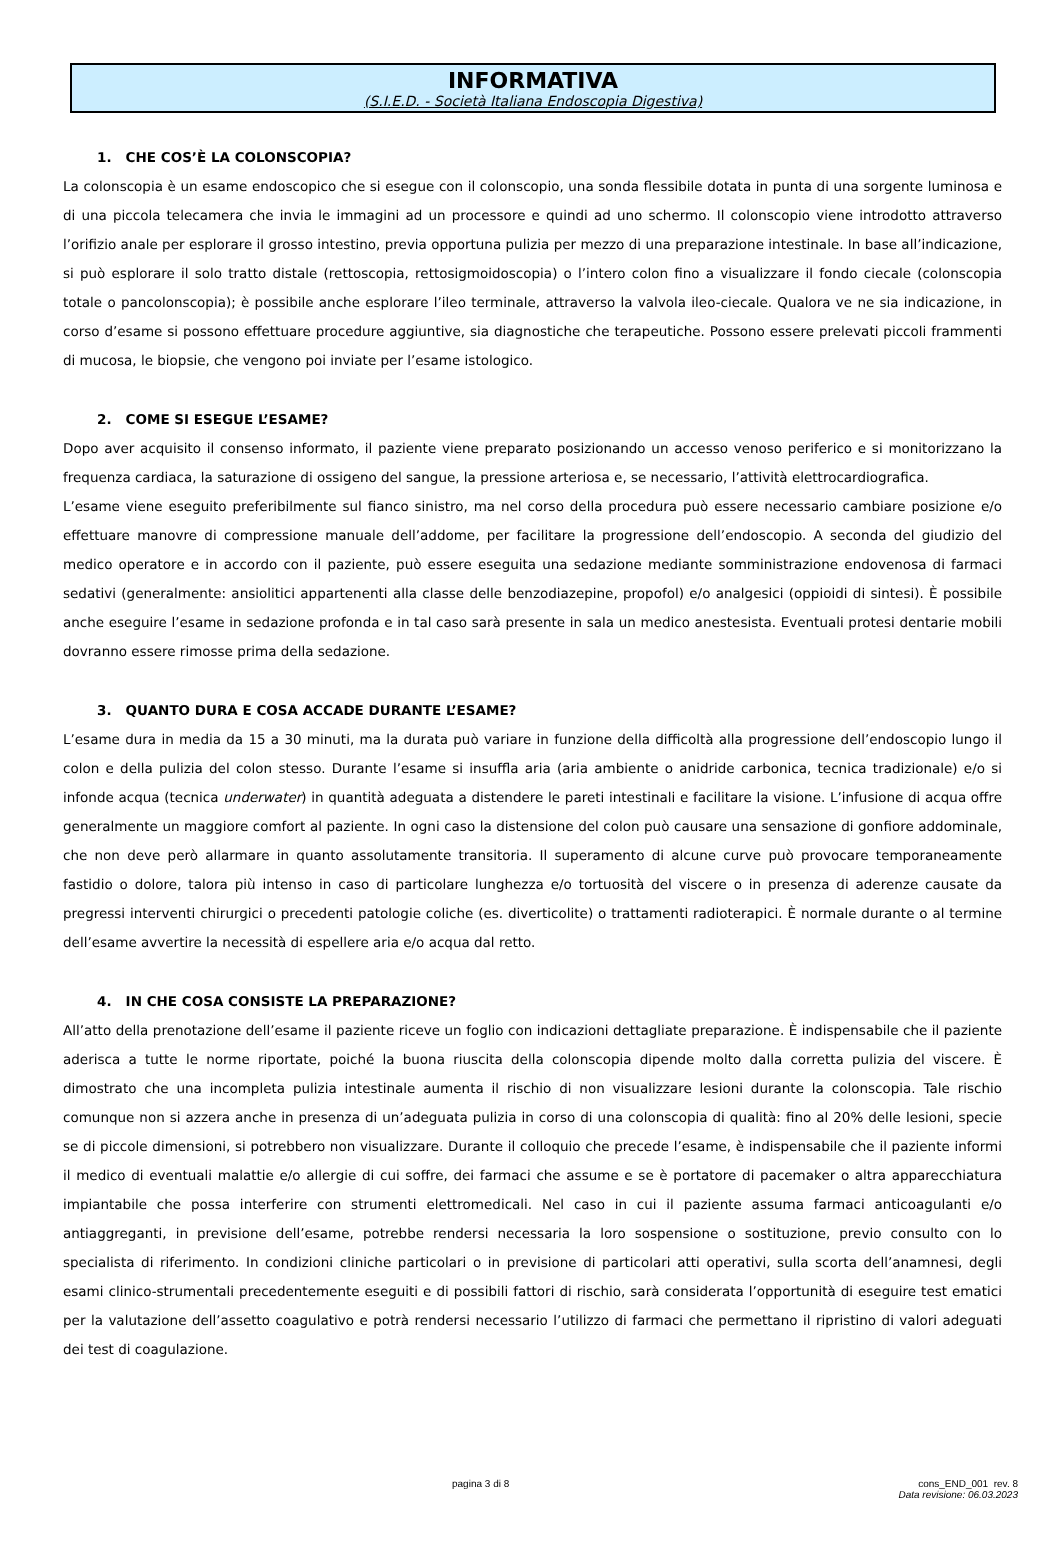INFORMATIVA
(S.I.E.D. - Società Italiana Endoscopia Digestiva)
1. CHE COS’È LA COLONSCOPIA?
La colonscopia è un esame endoscopico che si esegue con il colonscopio, una sonda flessibile dotata in punta di una sorgente luminosa e di una piccola telecamera che invia le immagini ad un processore e quindi ad uno schermo. Il colonscopio viene introdotto attraverso l’orifizio anale per esplorare il grosso intestino, previa opportuna pulizia per mezzo di una preparazione intestinale. In base all’indicazione, si può esplorare il solo tratto distale (rettoscopia, rettosigmoidoscopia) o l’intero colon fino a visualizzare il fondo ciecale (colonscopia totale o pancolonscopia); è possibile anche esplorare l’ileo terminale, attraverso la valvola ileo-ciecale. Qualora ve ne sia indicazione, in corso d’esame si possono effettuare procedure aggiuntive, sia diagnostiche che terapeutiche. Possono essere prelevati piccoli frammenti di mucosa, le biopsie, che vengono poi inviate per l’esame istologico.
2. COME SI ESEGUE L’ESAME?
Dopo aver acquisito il consenso informato, il paziente viene preparato posizionando un accesso venoso periferico e si monitorizzano la frequenza cardiaca, la saturazione di ossigeno del sangue, la pressione arteriosa e, se necessario, l’attività elettrocardiografica.
L’esame viene eseguito preferibilmente sul fianco sinistro, ma nel corso della procedura può essere necessario cambiare posizione e/o effettuare manovre di compressione manuale dell’addome, per facilitare la progressione dell’endoscopio. A seconda del giudizio del medico operatore e in accordo con il paziente, può essere eseguita una sedazione mediante somministrazione endovenosa di farmaci sedativi (generalmente: ansiolitici appartenenti alla classe delle benzodiazepine, propofol) e/o analgesici (oppioidi di sintesi). È possibile anche eseguire l’esame in sedazione profonda e in tal caso sarà presente in sala un medico anestesista. Eventuali protesi dentarie mobili dovranno essere rimosse prima della sedazione.
3. QUANTO DURA E COSA ACCADE DURANTE L’ESAME?
L’esame dura in media da 15 a 30 minuti, ma la durata può variare in funzione della difficoltà alla progressione dell’endoscopio lungo il colon e della pulizia del colon stesso. Durante l’esame si insuffla aria (aria ambiente o anidride carbonica, tecnica tradizionale) e/o si infonde acqua (tecnica underwater) in quantità adeguata a distendere le pareti intestinali e facilitare la visione. L’infusione di acqua offre generalmente un maggiore comfort al paziente. In ogni caso la distensione del colon può causare una sensazione di gonfiore addominale, che non deve però allarmare in quanto assolutamente transitoria. Il superamento di alcune curve può provocare temporaneamente fastidio o dolore, talora più intenso in caso di particolare lunghezza e/o tortuosità del viscere o in presenza di aderenze causate da pregressi interventi chirurgici o precedenti patologie coliche (es. diverticolite) o trattamenti radioterapici. È normale durante o al termine dell’esame avvertire la necessità di espellere aria e/o acqua dal retto.
4. IN CHE COSA CONSISTE LA PREPARAZIONE?
All’atto della prenotazione dell’esame il paziente riceve un foglio con indicazioni dettagliate preparazione. È indispensabile che il paziente aderisca a tutte le norme riportate, poiché la buona riuscita della colonscopia dipende molto dalla corretta pulizia del viscere. È dimostrato che una incompleta pulizia intestinale aumenta il rischio di non visualizzare lesioni durante la colonscopia. Tale rischio comunque non si azzera anche in presenza di un’adeguata pulizia in corso di una colonscopia di qualità: fino al 20% delle lesioni, specie se di piccole dimensioni, si potrebbero non visualizzare. Durante il colloquio che precede l’esame, è indispensabile che il paziente informi il medico di eventuali malattie e/o allergie di cui soffre, dei farmaci che assume e se è portatore di pacemaker o altra apparecchiatura impiantabile che possa interferire con strumenti elettromedicali. Nel caso in cui il paziente assuma farmaci anticoagulanti e/o antiaggreganti, in previsione dell’esame, potrebbe rendersi necessaria la loro sospensione o sostituzione, previo consulto con lo specialista di riferimento. In condizioni cliniche particolari o in previsione di particolari atti operativi, sulla scorta dell’anamnesi, degli esami clinico-strumentali precedentemente eseguiti e di possibili fattori di rischio, sarà considerata l’opportunità di eseguire test ematici per la valutazione dell’assetto coagulativo e potrà rendersi necessario l’utilizzo di farmaci che permettano il ripristino di valori adeguati dei test di coagulazione.
pagina 3 di 8 cons_END_001 rev. 8
Data revisione: 06.03.2023